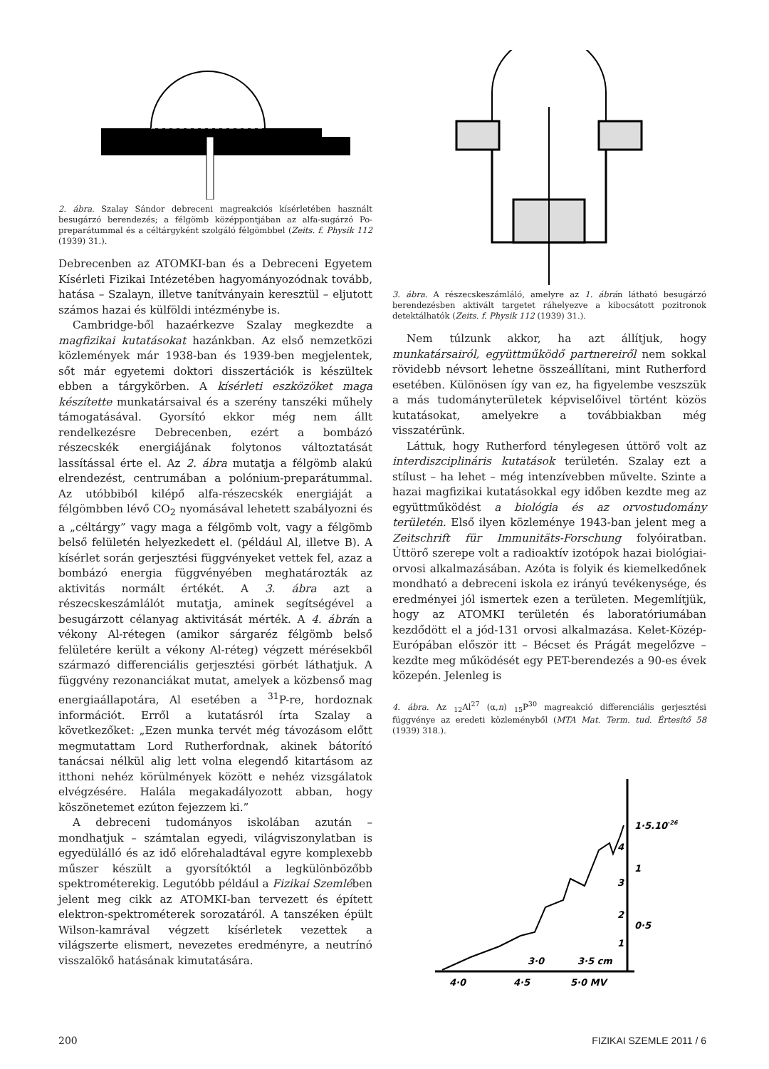2. ábra. Szalay Sándor debreceni magreakciós kísérletében használt besugárzó berendezés; a félgömb középpontjában az alfa-sugárzó Po-preparátummal és a céltárgyként szolgáló félgömbbel (Zeits. f. Physik 112 (1939) 31.).
Debrecenben az ATOMKI-ban és a Debreceni Egyetem Kísérleti Fizikai Intézetében hagyományozódnak tovább, hatása – Szalayn, illetve tanítványain keresztül – eljutott számos hazai és külföldi intézménybe is.
Cambridge-ből hazaérkezve Szalay megkezdte a magfizikai kutatásokat hazánkban. Az első nemzetközi közlemények már 1938-ban és 1939-ben megjelentek, sőt már egyetemi doktori disszertációk is készültek ebben a tárgykörben. A kísérleti eszközöket maga készítette munkatársaival és a szerény tanszéki műhely támogatásával. Gyorsító ekkor még nem állt rendelkezésre Debrecenben, ezért a bombázó részecskék energiájának folytonos változtatását lassítással érte el. Az 2. ábra mutatja a félgömb alakú elrendezést, centrumában a polónium-preparátummal. Az utóbbiból kilépő alfa-részecskék energiáját a félgömbben lévő CO<sub>2</sub> nyomásával lehetett szabályozni és a „céltárgy” vagy maga a félgömb volt, vagy a félgömb belső felületén helyezkedett el. (például Al, illetve B). A kísérlet során gerjesztési függvényeket vettek fel, azaz a bombázó energia függvényében meghatározták az aktivitás normált értékét. A 3. ábra azt a részecskeszámlálót mutatja, aminek segítségével a besugárzott célanyag aktivitását mérték. A 4. ábrán a vékony Al-rétegen (amikor sárgaréz félgömb belső felületére került a vékony Al-réteg) végzett mérésekből származó differenciális gerjesztési görbét láthatjuk. A függvény rezonanciákat mutat, amelyek a közbenső mag energiaállapotára, Al esetében a <sup>31</sup>P-re, hordoznak információt. Erről a kutatásról írta Szalay a következőket: „Ezen munka tervét még távozásom előtt megmutattam Lord Rutherfordnak, akinek bátorító tanácsai nélkül alig lett volna elegendő kitartásom az itthoni nehéz körülmények között e nehéz vizsgálatok elvégzésére. Halála megakadályozott abban, hogy köszönetemet ezúton fejezzem ki.”
A debreceni tudományos iskolában azután – mondhatjuk – számtalan egyedi, világviszonylatban is egyedülálló és az idő előrehaladtával egyre komplexebb műszer készült a gyorsítóktól a legkülönbözőbb spektrométerekig. Legutóbb például a Fizikai Szemlében jelent meg cikk az ATOMKI-ban tervezett és épített elektron-spektrométerek sorozatáról. A tanszéken épült Wilson-kamrával végzett kísérletek vezettek a világszerte elismert, nevezetes eredményre, a neutrínó visszalökő hatásának kimutatására.
3. ábra. A részecskeszámláló, amelyre az 1. ábrán látható besugárzó berendezésben aktivált targetet ráhelyezve a kibocsátott pozitronok detektálhatók (Zeits. f. Physik 112 (1939) 31.).
Nem túlzunk akkor, ha azt állítjuk, hogy munkatársairól, együttműködő partnereiről nem sokkal rövidebb névsort lehetne összeállítani, mint Rutherford esetében. Különösen így van ez, ha figyelembe veszszük a más tudományterületek képviselőivel történt közös kutatásokat, amelyekre a továbbiakban még visszatérünk.
Láttuk, hogy Rutherford ténylegesen úttörő volt az interdiszciplináris kutatások területén. Szalay ezt a stílust – ha lehet – még intenzívebben művelte. Szinte a hazai magfizikai kutatásokkal egy időben kezdte meg az együttműködést a biológia és az orvostudomány területén. Első ilyen közleménye 1943-ban jelent meg a Zeitschrift für Immunitäts-Forschung folyóiratban. Úttörő szerepe volt a radioaktív izotópok hazai biológiai-orvosi alkalmazásában. Azóta is folyik és kiemelkedőnek mondható a debreceni iskola ez irányú tevékenysége, és eredményei jól ismertek ezen a területen. Megemlítjük, hogy az ATOMKI területén és laboratóriumában kezdődött el a jód-131 orvosi alkalmazása. Kelet-Közép-Európában először itt – Bécset és Prágát megelőzve – kezdte meg működését egy PET-berendezés a 90-es évek közepén. Jelenleg is
4. ábra. Az <sub>12</sub>Al<sup>27</sup> (α,n) <sub>15</sub>P<sup>30</sup> magreakció differenciális gerjesztési függvénye az eredeti közleményből (MTA Mat. Term. tud. Értesítő 58 (1939) 318.).
4·0
4·5
5·0 MV
3·0
3·5 cm
1·5.10-26
1
0·5
4
3
2
1
200 FIZIKAI SZEMLE 2011 / 6